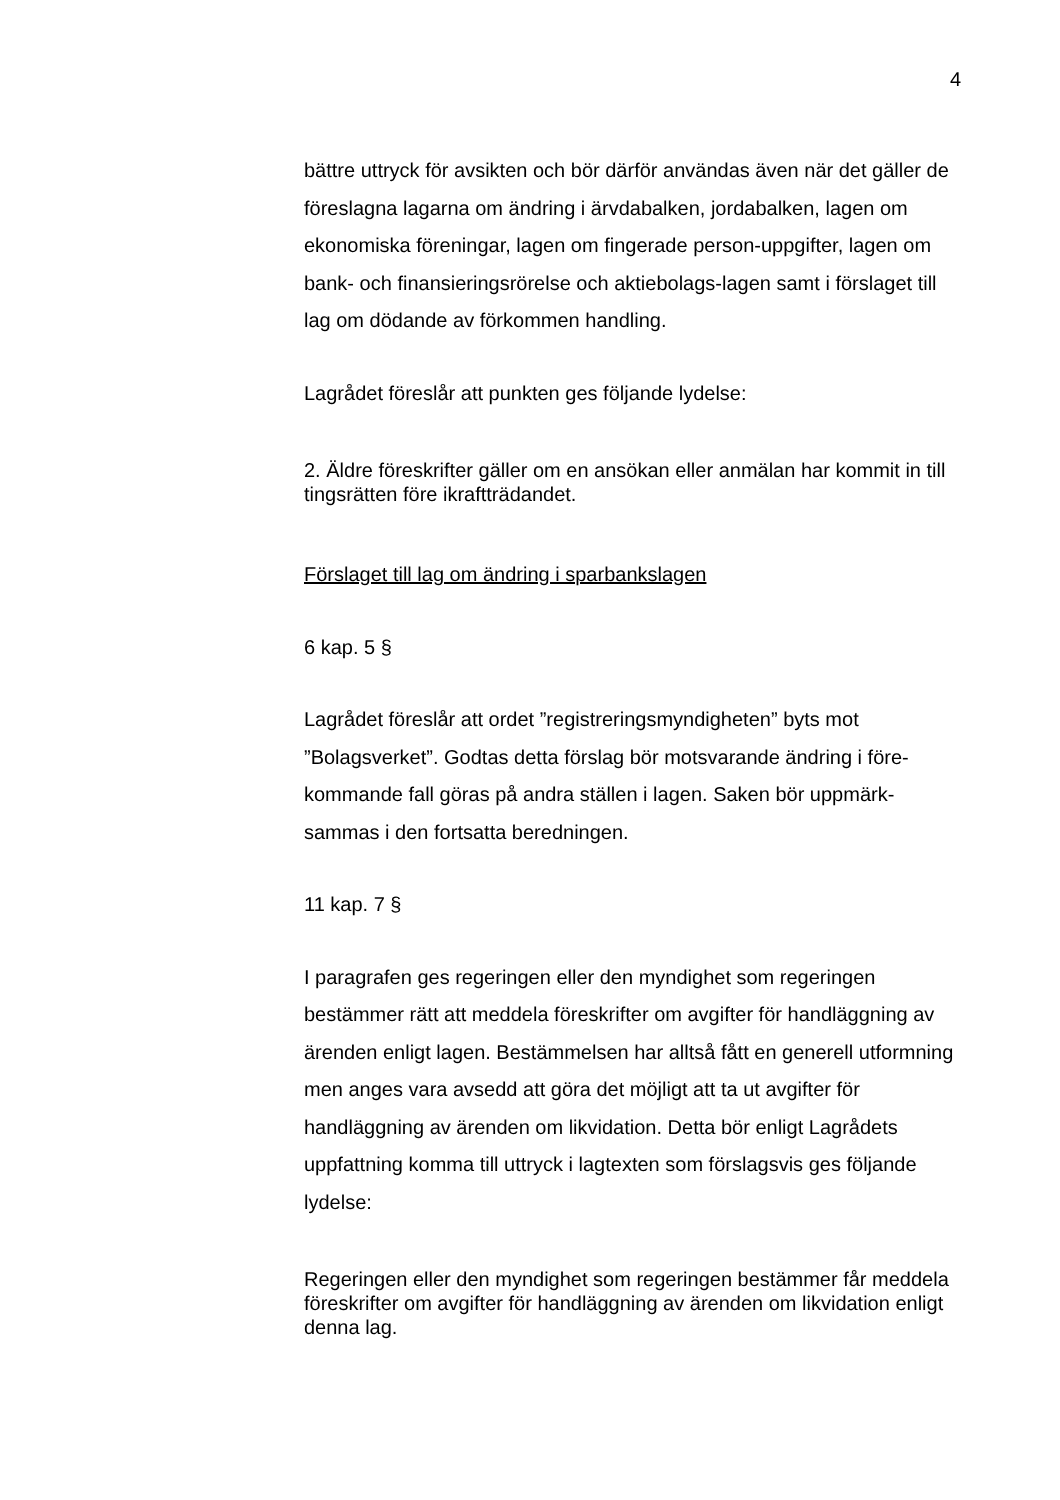4
bättre uttryck för avsikten och bör därför användas även när det gäller de föreslagna lagarna om ändring i ärvdabalken, jordabalken, lagen om ekonomiska föreningar, lagen om fingerade person-uppgifter, lagen om bank- och finansieringsrörelse och aktiebolags-lagen samt i förslaget till lag om dödande av förkommen handling.
Lagrådet föreslår att punkten ges följande lydelse:
2. Äldre föreskrifter gäller om en ansökan eller anmälan har kommit in till tingsrätten före ikraftträdandet.
Förslaget till lag om ändring i sparbankslagen
6 kap. 5 §
Lagrådet föreslår att ordet ”registreringsmyndigheten” byts mot ”Bolagsverket”. Godtas detta förslag bör motsvarande ändring i före-kommande fall göras på andra ställen i lagen. Saken bör uppmärk-sammas i den fortsatta beredningen.
11 kap. 7 §
I paragrafen ges regeringen eller den myndighet som regeringen bestämmer rätt att meddela föreskrifter om avgifter för handläggning av ärenden enligt lagen. Bestämmelsen har alltså fått en generell utformning men anges vara avsedd att göra det möjligt att ta ut avgifter för handläggning av ärenden om likvidation. Detta bör enligt Lagrådets uppfattning komma till uttryck i lagtexten som förslagsvis ges följande lydelse:
Regeringen eller den myndighet som regeringen bestämmer får meddela föreskrifter om avgifter för handläggning av ärenden om likvidation enligt denna lag.